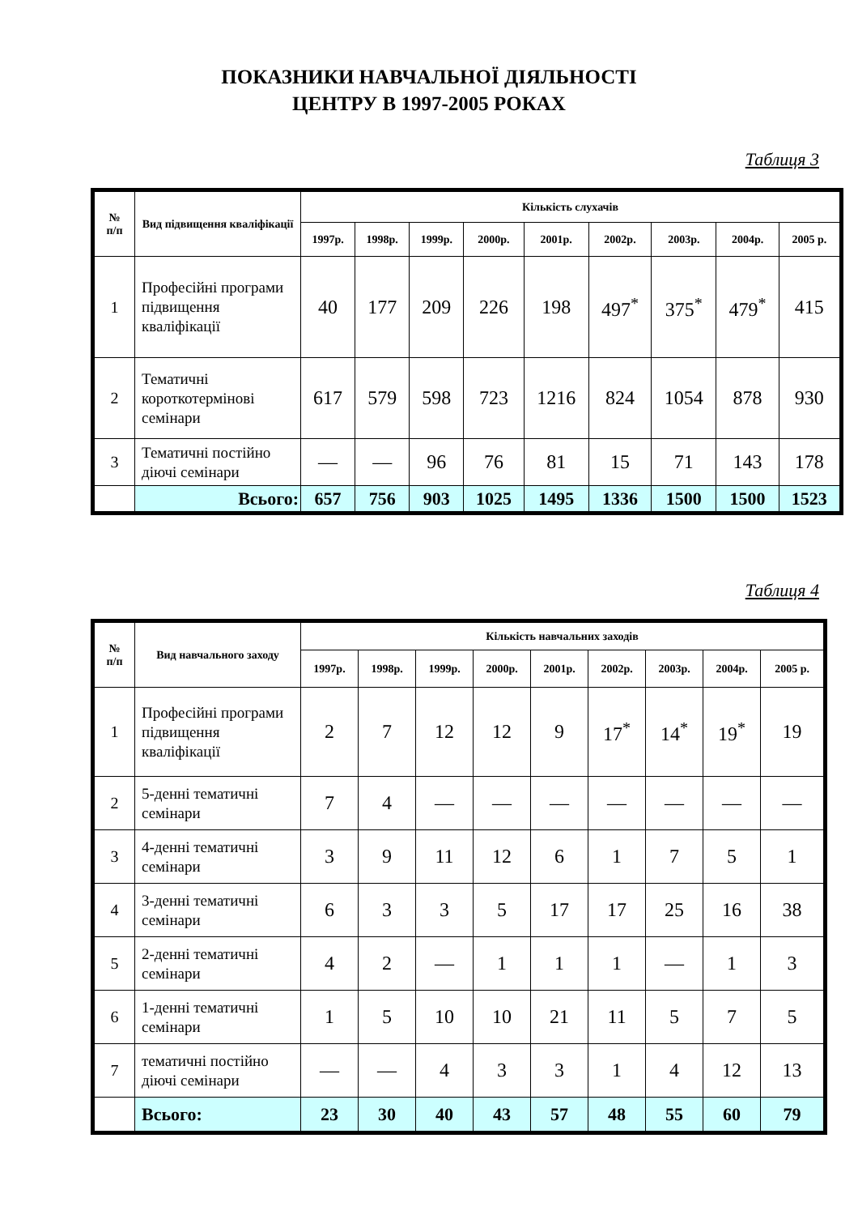ПОКАЗНИКИ НАВЧАЛЬНОЇ ДІЯЛЬНОСТІ
ЦЕНТРУ В 1997-2005 РОКАХ
Таблиця 3
| № п/п | Вид підвищення кваліфікації | Кількість слухачів | | | | | | | | |
| --- | --- | --- | --- | --- | --- | --- | --- | --- | --- | --- |
| | | 1997р. | 1998р. | 1999р. | 2000р. | 2001р. | 2002р. | 2003р. | 2004р. | 2005 р. |
| 1 | Професійні програми підвищення кваліфікації | 40 | 177 | 209 | 226 | 198 | 497<sup>*</sup> | 375<sup>*</sup> | 479<sup>*</sup> | 415 |
| 2 | Тематичні короткотермінові семінари | 617 | 579 | 598 | 723 | 1216 | 824 | 1054 | 878 | 930 |
| 3 | Тематичні постійно діючі семінари | — | — | 96 | 76 | 81 | 15 | 71 | 143 | 178 |
| | Всього: | 657 | 756 | 903 | 1025 | 1495 | 1336 | 1500 | 1500 | 1523 |
Таблиця 4
| № п/п | Вид навчального заходу | Кількість навчальних заходів | | | | | | | | |
| --- | --- | --- | --- | --- | --- | --- | --- | --- | --- | --- |
| | | 1997р. | 1998р. | 1999р. | 2000р. | 2001р. | 2002р. | 2003р. | 2004р. | 2005 р. |
| 1 | Професійні програми підвищення кваліфікації | 2 | 7 | 12 | 12 | 9 | 17<sup>*</sup> | 14<sup>*</sup> | 19<sup>*</sup> | 19 |
| 2 | 5-денні тематичні семінари | 7 | 4 | — | — | — | — | — | — | — |
| 3 | 4-денні тематичні семінари | 3 | 9 | 11 | 12 | 6 | 1 | 7 | 5 | 1 |
| 4 | 3-денні тематичні семінари | 6 | 3 | 3 | 5 | 17 | 17 | 25 | 16 | 38 |
| 5 | 2-денні тематичні семінари | 4 | 2 | — | 1 | 1 | 1 | — | 1 | 3 |
| 6 | 1-денні тематичні семінари | 1 | 5 | 10 | 10 | 21 | 11 | 5 | 7 | 5 |
| 7 | тематичні постійно діючі семінари | — | — | 4 | 3 | 3 | 1 | 4 | 12 | 13 |
| | Всього: | 23 | 30 | 40 | 43 | 57 | 48 | 55 | 60 | 79 |